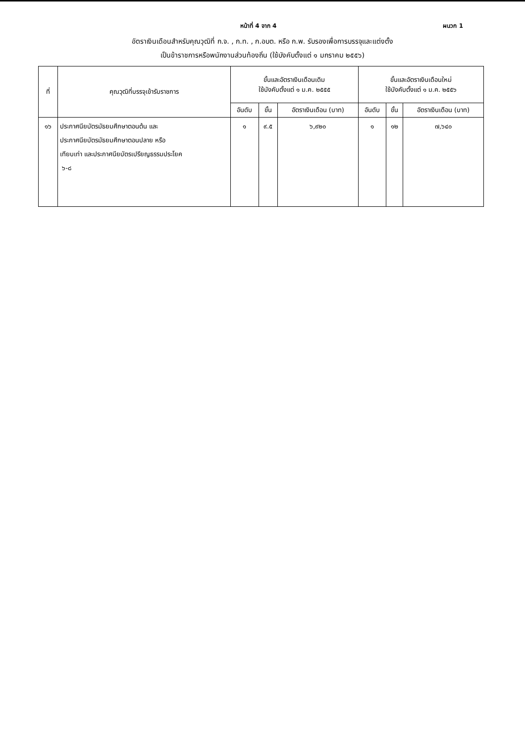หน้าที่ 4 จาก 4 ผนวก 1
อัตราเงินเดือนสำหรับคุณวุฒิที่ ก.จ. , ก.ท. , ก.อบต. หรือ ก.พ. รับรองเพื่อการบรรจุและแต่งตั้ง
เป็นข้าราชการหรือพนักงานส่วนท้องถิ่น (ใช้บังคับตั้งแต่ ๑ มกราคม ๒๕๕๖)
| ที่ | คุณวุฒิที่บรรจุเข้ารับราชการ | ขั้นและอัตราเงินเดือนเดิม ใช้บังคับตั้งแต่ ๑ ม.ค. ๒๕๕๕ | | | ขั้นและอัตราเงินเดือนใหม่ ใช้บังคับตั้งแต่ ๑ ม.ค. ๒๕๕๖ | | |
| --- | --- | --- | --- | --- | --- | --- | --- |
| | | อันดับ | ขั้น | อัตราเงินเดือน (บาท) | อันดับ | ขั้น | อัตราเงินเดือน (บาท) |
| ๑๖ | ประกาศนียบัตรมัธยมศึกษาตอนต้น และ ประกาศนียบัตรมัธยมศึกษาตอนปลาย หรือ เทียบเท่า และประกาศนียบัตรเปรียญธรรมประโยค ๖-๘ | ๑ | ๙.๕ | ๖,๙๒๐ | ๑ | ๑๒ | ๗,๖๔๐ |